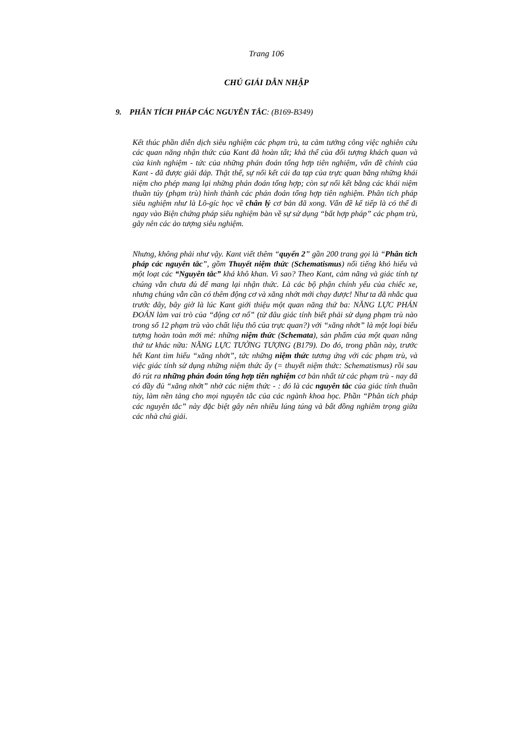Trang 106
CHÚ GIẢI DẪN NHẬP
9. PHÂN TÍCH PHÁP CÁC NGUYÊN TẮC: (B169-B349)
Kết thúc phần diễn dịch siêu nghiệm các phạm trù, ta cảm tưởng công việc nghiên cứu các quan năng nhận thức của Kant đã hoàn tất; khả thể của đối tượng khách quan và của kinh nghiệm - tức của những phán đoán tổng hợp tiên nghiệm, vấn đề chính của Kant - đã được giải đáp. Thật thế, sự nối kết cái đa tạp của trực quan bằng những khái niệm cho phép mang lại những phán đoán tổng hợp; còn sự nối kết bằng các khái niệm thuần túy (phạm trù) hình thành các phán đoán tổng hợp tiên nghiệm. Phân tích pháp siêu nghiệm như là Lô-gíc học về chân lý cơ bản đã xong. Vấn đề kế tiếp là có thể đi ngay vào Biện chứng pháp siêu nghiệm bàn về sự sử dụng “bất hợp pháp” các phạm trù, gây nên các ảo tượng siêu nghiệm.
Nhưng, không phải như vậy. Kant viết thêm “quyển 2” gần 200 trang gọi là “Phân tích pháp các nguyên tắc”, gồm Thuyết niệm thức (Schematismus) nổi tiếng khó hiểu và một loạt các “Nguyên tắc” khá khô khan. Vì sao? Theo Kant, cảm năng và giác tính tự chúng vẫn chưa đủ để mang lại nhận thức. Là các bộ phận chính yếu của chiếc xe, nhưng chúng vẫn cần có thêm động cơ và xăng nhớt mới chạy được! Như ta đã nhắc qua trước đây, bây giờ là lúc Kant giới thiệu một quan năng thứ ba: NĂNG LỰC PHÁN ĐOÁN làm vai trò của “động cơ nổ” (từ đâu giác tính biết phải sử dụng phạm trù nào trong số 12 phạm trù vào chất liệu thô của trực quan?) với “xăng nhớt” là một loại biểu tượng hoàn toàn mới mẻ: những niệm thức (Schemata), sản phẩm của một quan năng thứ tư khác nữa: NĂNG LỰC TƯỞNG TƯỢNG (B179). Do đó, trong phần này, trước hết Kant tìm hiểu “xăng nhớt”, tức những niệm thức tương ứng với các phạm trù, và việc giác tính sử dụng những niệm thức ấy (= thuyết niệm thức: Schematismus) rồi sau đó rút ra những phán đoán tổng hợp tiên nghiệm cơ bản nhất từ các phạm trù - nay đã có đầy đủ “xăng nhớt” nhờ các niệm thức - : đó là các nguyên tắc của giác tính thuần túy, làm nền tảng cho mọi nguyên tắc của các ngành khoa học. Phần “Phân tích pháp các nguyên tắc” này đặc biệt gây nên nhiều lúng túng và bất đồng nghiêm trọng giữa các nhà chú giải.